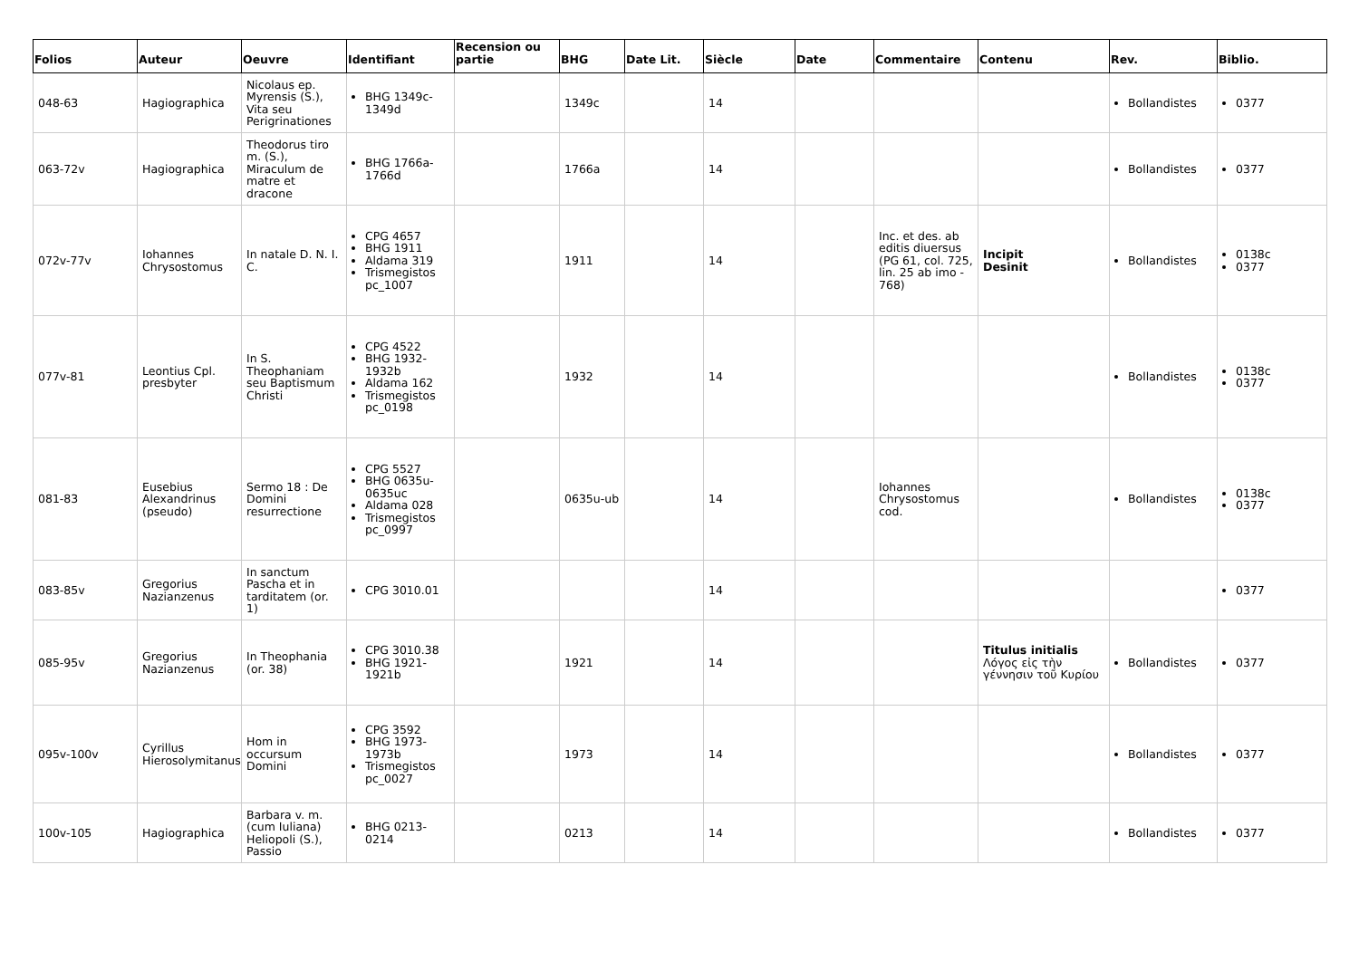| Folios | Auteur | Oeuvre | Identifiant | Recension ou partie | BHG | Date Lit. | Siècle | Date | Commentaire | Contenu | Rev. | Biblio. |
| --- | --- | --- | --- | --- | --- | --- | --- | --- | --- | --- | --- | --- |
| 048-63 | Hagiographica | Nicolaus ep. Myrensis (S.), Vita seu Perigrinationes | BHG 1349c-1349d | | 1349c | | 14 | | | | Bollandistes | 0377 |
| 063-72v | Hagiographica | Theodorus tiro m. (S.), Miraculum de matre et dracone | BHG 1766a-1766d | | 1766a | | 14 | | | | Bollandistes | 0377 |
| 072v-77v | Iohannes Chrysostomus | In natale D. N. I. C. | CPG 4657 BHG 1911 Aldama 319 Trismegistos pc_1007 | | 1911 | | 14 | | Inc. et des. ab editis diuersus (PG 61, col. 725, lin. 25 ab imo - 768) | Incipit Desinit | Bollandistes | 0138c 0377 |
| 077v-81 | Leontius Cpl. presbyter | In S. Theophaniam seu Baptismum Christi | CPG 4522 BHG 1932-1932b Aldama 162 Trismegistos pc_0198 | | 1932 | | 14 | | | | Bollandistes | 0138c 0377 |
| 081-83 | Eusebius Alexandrinus (pseudo) | Sermo 18 : De Domini resurrectione | CPG 5527 BHG 0635u-0635uc Aldama 028 Trismegistos pc_0997 | | 0635u-ub | | 14 | | Iohannes Chrysostomus cod. | | Bollandistes | 0138c 0377 |
| 083-85v | Gregorius Nazianzenus | In sanctum Pascha et in tarditatem (or. 1) | CPG 3010.01 | | | | 14 | | | | | 0377 |
| 085-95v | Gregorius Nazianzenus | In Theophania (or. 38) | CPG 3010.38 BHG 1921-1921b | | 1921 | | 14 | | | Titulus initialis Λόγος εἰς τὴν γέννησιν τοῦ Κυρίου | Bollandistes | 0377 |
| 095v-100v | Cyrillus Hierosolymitanus | Hom in occursum Domini | CPG 3592 BHG 1973-1973b Trismegistos pc_0027 | | 1973 | | 14 | | | | Bollandistes | 0377 |
| 100v-105 | Hagiographica | Barbara v. m. (cum Iuliana) Heliopoli (S.), Passio | BHG 0213-0214 | | 0213 | | 14 | | | | Bollandistes | 0377 |